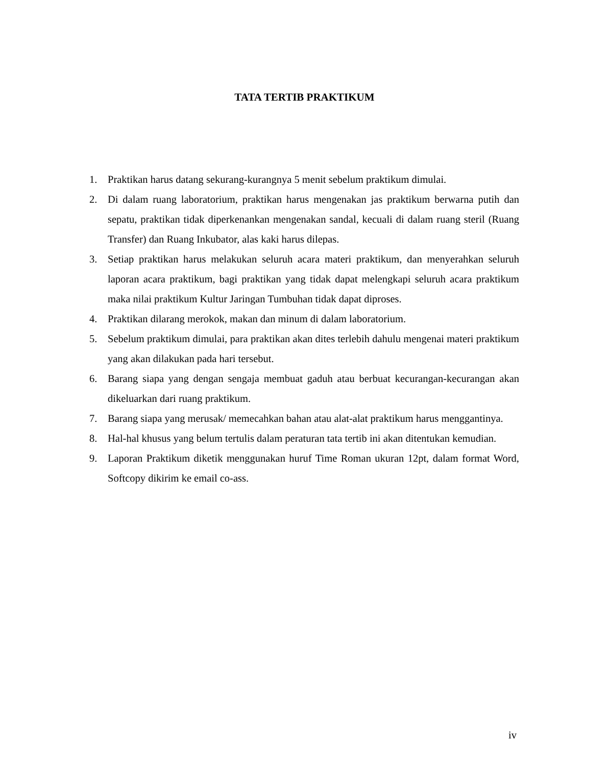TATA TERTIB PRAKTIKUM
1. Praktikan harus datang sekurang-kurangnya 5 menit sebelum praktikum dimulai.
2. Di dalam ruang laboratorium, praktikan harus mengenakan jas praktikum berwarna putih dan sepatu, praktikan tidak diperkenankan mengenakan sandal, kecuali di dalam ruang steril (Ruang Transfer) dan Ruang Inkubator, alas kaki harus dilepas.
3. Setiap praktikan harus melakukan seluruh acara materi praktikum, dan menyerahkan seluruh laporan acara praktikum, bagi praktikan yang tidak dapat melengkapi seluruh acara praktikum maka nilai praktikum Kultur Jaringan Tumbuhan tidak dapat diproses.
4. Praktikan dilarang merokok, makan dan minum di dalam laboratorium.
5. Sebelum praktikum dimulai, para praktikan akan dites terlebih dahulu mengenai materi praktikum yang akan dilakukan pada hari tersebut.
6. Barang siapa yang dengan sengaja membuat gaduh atau berbuat kecurangan-kecurangan akan dikeluarkan dari ruang praktikum.
7. Barang siapa yang merusak/ memecahkan bahan atau alat-alat praktikum harus menggantinya.
8. Hal-hal khusus yang belum tertulis dalam peraturan tata tertib ini akan ditentukan kemudian.
9. Laporan Praktikum diketik menggunakan huruf Time Roman ukuran 12pt, dalam format Word, Softcopy dikirim ke email co-ass.
iv